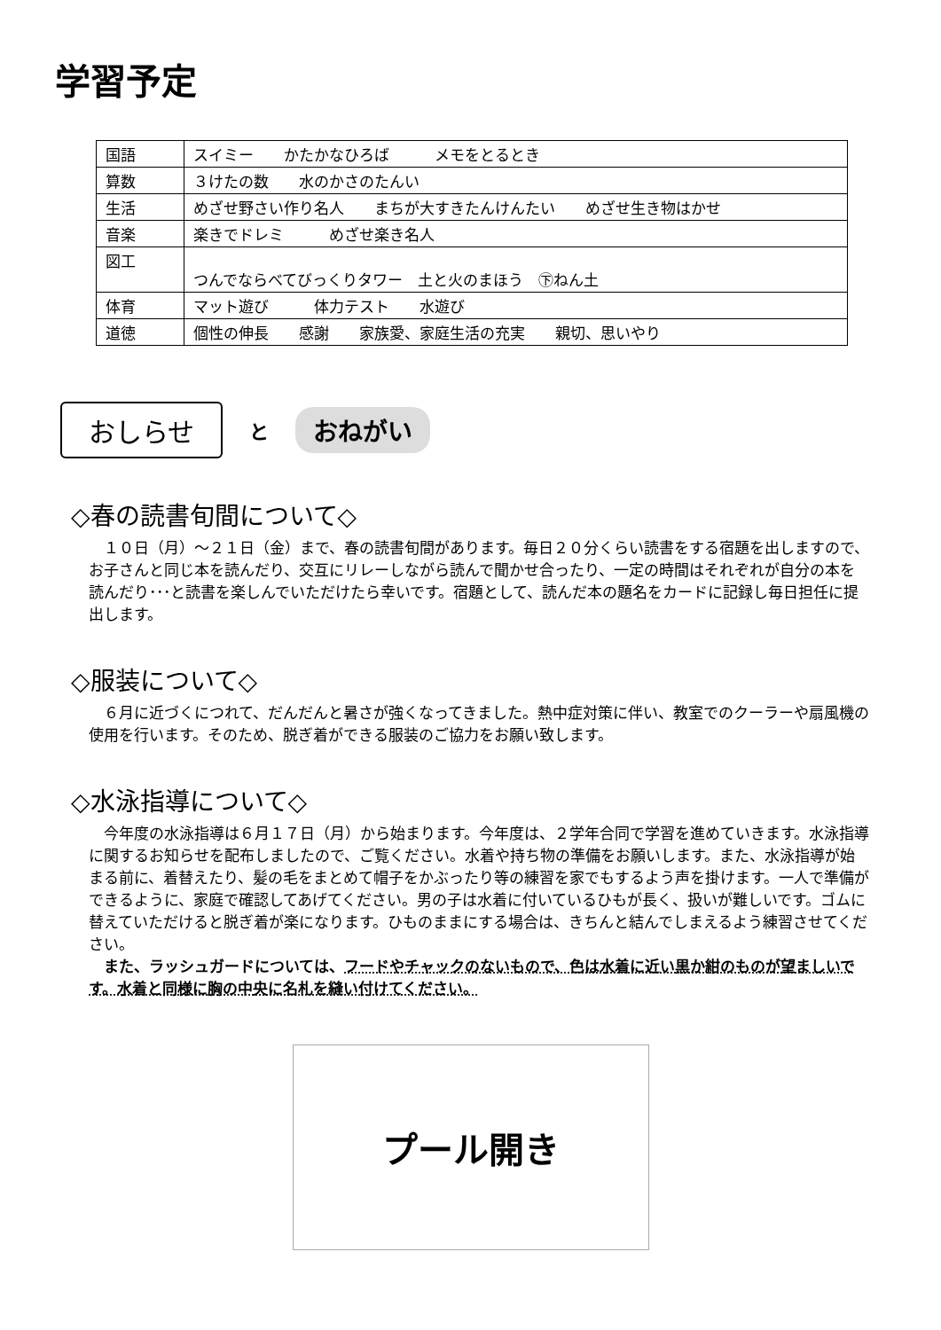学習予定
| 国語 | スイミー かたかなひろば メモをとるとき |
| 算数 | ３けたの数 水のかさのたんい |
| 生活 | めざせ野さい作り名人 まちが大すきたんけんたい めざせ生き物はかせ |
| 音楽 | 楽きでドレミ めざせ楽き名人 |
| 図工 | つんでならべてびっくりタワー 土と火のまほう ㊦ねん土 |
| 体育 | マット遊び 体力テスト 水遊び |
| 道徳 | 個性の伸長 感謝 家族愛、家庭生活の充実 親切、思いやり |
おしらせ と おねがい
◇春の読書旬間について◇
　１０日（月）～２１日（金）まで、春の読書旬間があります。毎日２０分くらい読書をする宿題を出しますので、お子さんと同じ本を読んだり、交互にリレーしながら読んで聞かせ合ったり、一定の時間はそれぞれが自分の本を読んだり･･･と読書を楽しんでいただけたら幸いです。宿題として、読んだ本の題名をカードに記録し毎日担任に提出します。
◇服装について◇
　６月に近づくにつれて、だんだんと暑さが強くなってきました。熱中症対策に伴い、教室でのクーラーや扇風機の使用を行います。そのため、脱ぎ着ができる服装のご協力をお願い致します。
◇水泳指導について◇
　今年度の水泳指導は６月１７日（月）から始まります。今年度は、２学年合同で学習を進めていきます。水泳指導に関するお知らせを配布しましたので、ご覧ください。水着や持ち物の準備をお願いします。また、水泳指導が始まる前に、着替えたり、髪の毛をまとめて帽子をかぶったり等の練習を家でもするよう声を掛けます。一人で準備ができるように、家庭で確認してあげてください。男の子は水着に付いているひもが長く、扱いが難しいです。ゴムに替えていただけると脱ぎ着が楽になります。ひものままにする場合は、きちんと結んでしまえるよう練習させてください。
　また、ラッシュガードについては、フードやチャックのないもので、色は水着に近い黒か紺のものが望ましいです。水着と同様に胸の中央に名札を縫い付けてください。
プール開き